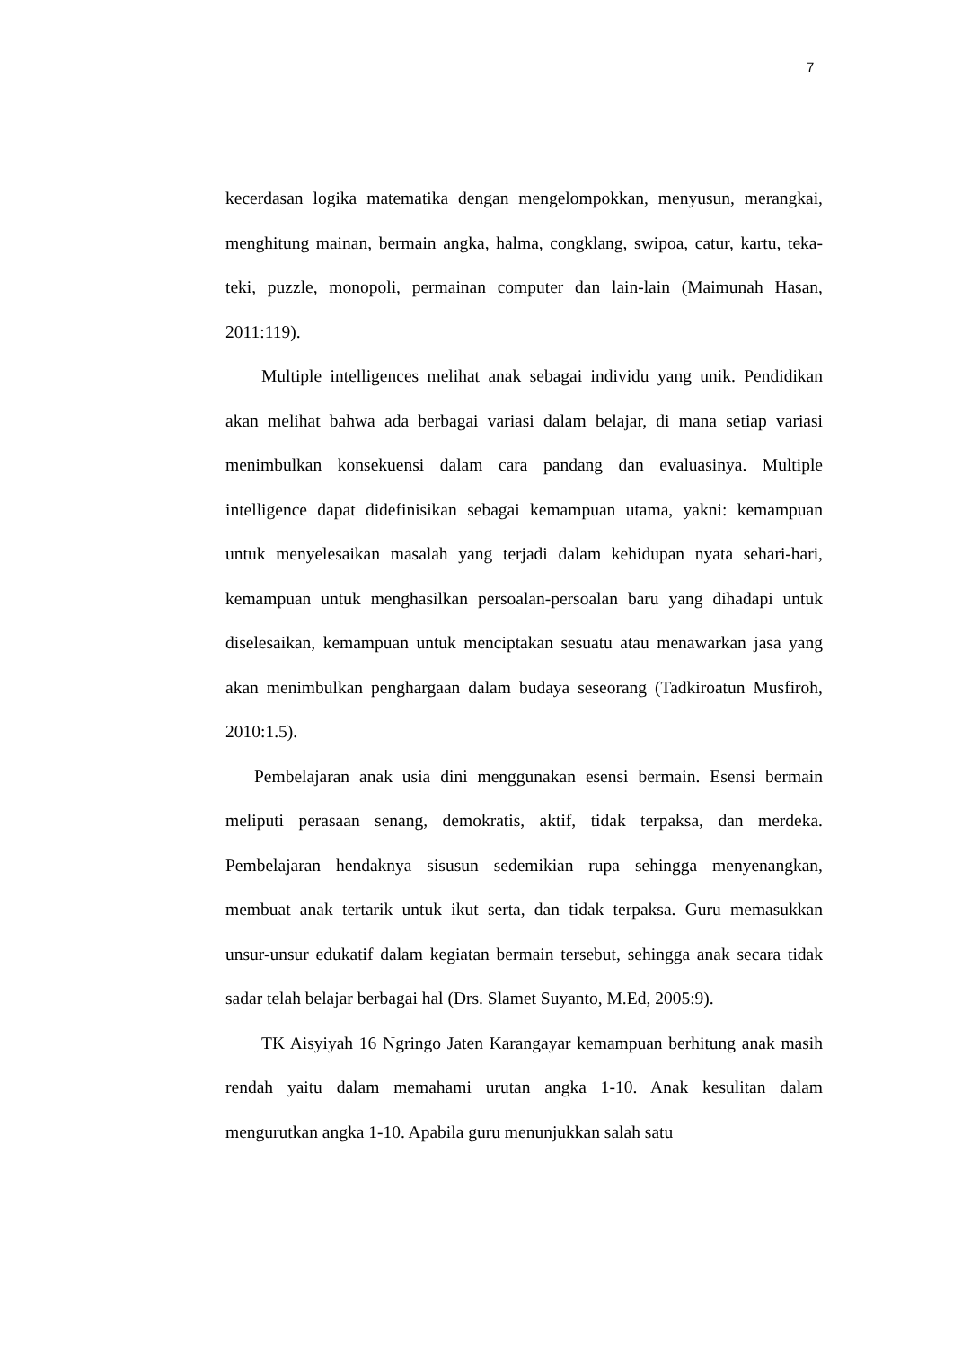7
kecerdasan logika matematika dengan mengelompokkan, menyusun, merangkai, menghitung mainan, bermain angka, halma, congklang, swipoa, catur, kartu, teka-teki, puzzle, monopoli, permainan computer dan lain-lain (Maimunah Hasan, 2011:119).
Multiple intelligences melihat anak sebagai individu yang unik. Pendidikan akan melihat bahwa ada berbagai variasi dalam belajar, di mana setiap variasi menimbulkan konsekuensi dalam cara pandang dan evaluasinya. Multiple intelligence dapat didefinisikan sebagai kemampuan utama, yakni: kemampuan untuk menyelesaikan masalah yang terjadi dalam kehidupan nyata sehari-hari, kemampuan untuk menghasilkan persoalan-persoalan baru yang dihadapi untuk diselesaikan, kemampuan untuk menciptakan sesuatu atau menawarkan jasa yang akan menimbulkan penghargaan dalam budaya seseorang (Tadkiroatun Musfiroh, 2010:1.5).
Pembelajaran anak usia dini menggunakan esensi bermain. Esensi bermain meliputi perasaan senang, demokratis, aktif, tidak terpaksa, dan merdeka. Pembelajaran hendaknya sisusun sedemikian rupa sehingga menyenangkan, membuat anak tertarik untuk ikut serta, dan tidak terpaksa. Guru memasukkan unsur-unsur edukatif dalam kegiatan bermain tersebut, sehingga anak secara tidak sadar telah belajar berbagai hal (Drs. Slamet Suyanto, M.Ed, 2005:9).
TK Aisyiyah 16 Ngringo Jaten Karangayar kemampuan berhitung anak masih rendah yaitu dalam memahami urutan angka 1-10. Anak kesulitan dalam mengurutkan angka 1-10. Apabila guru menunjukkan salah satu